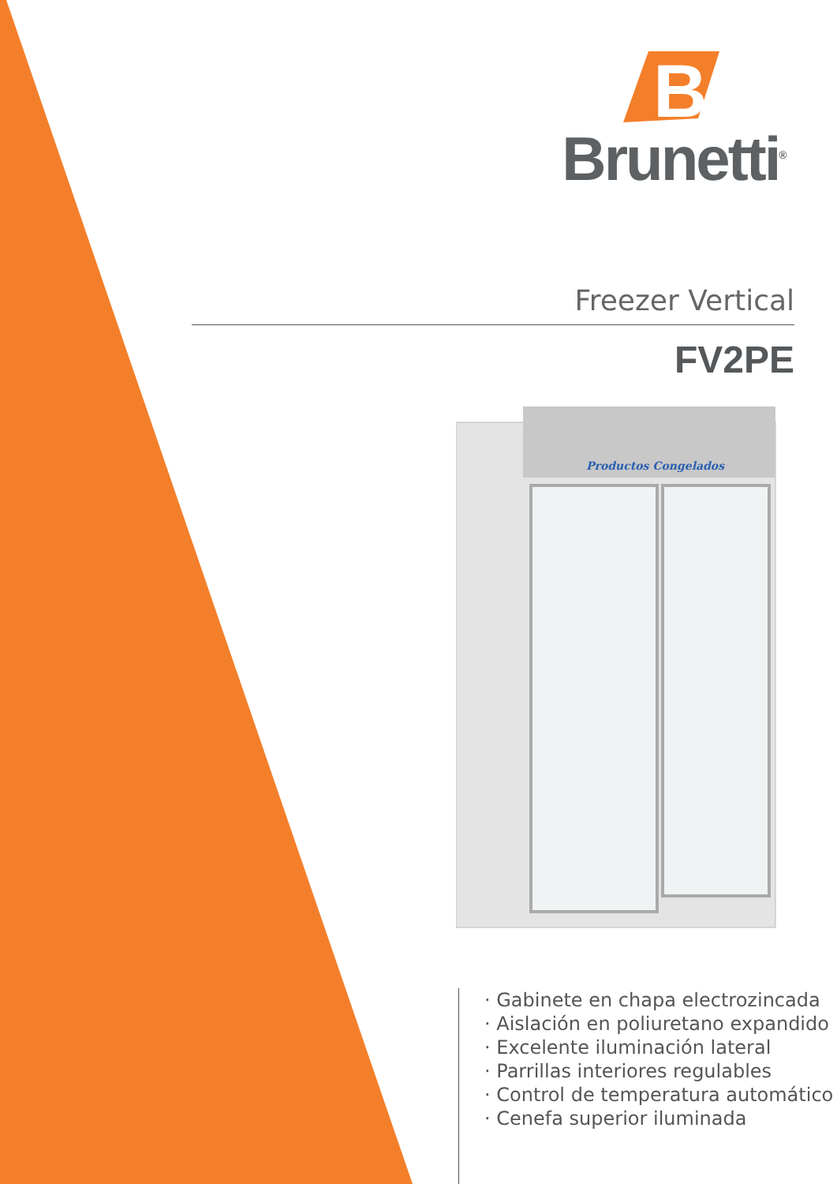B
Brunetti<sup>®</sup>
Freezer Vertical
FV2PE
Productos Congelados
· Gabinete en chapa electrozincada
· Aislación en poliuretano expandido
· Excelente iluminación lateral
· Parrillas interiores regulables
· Control de temperatura automático
· Cenefa superior iluminada